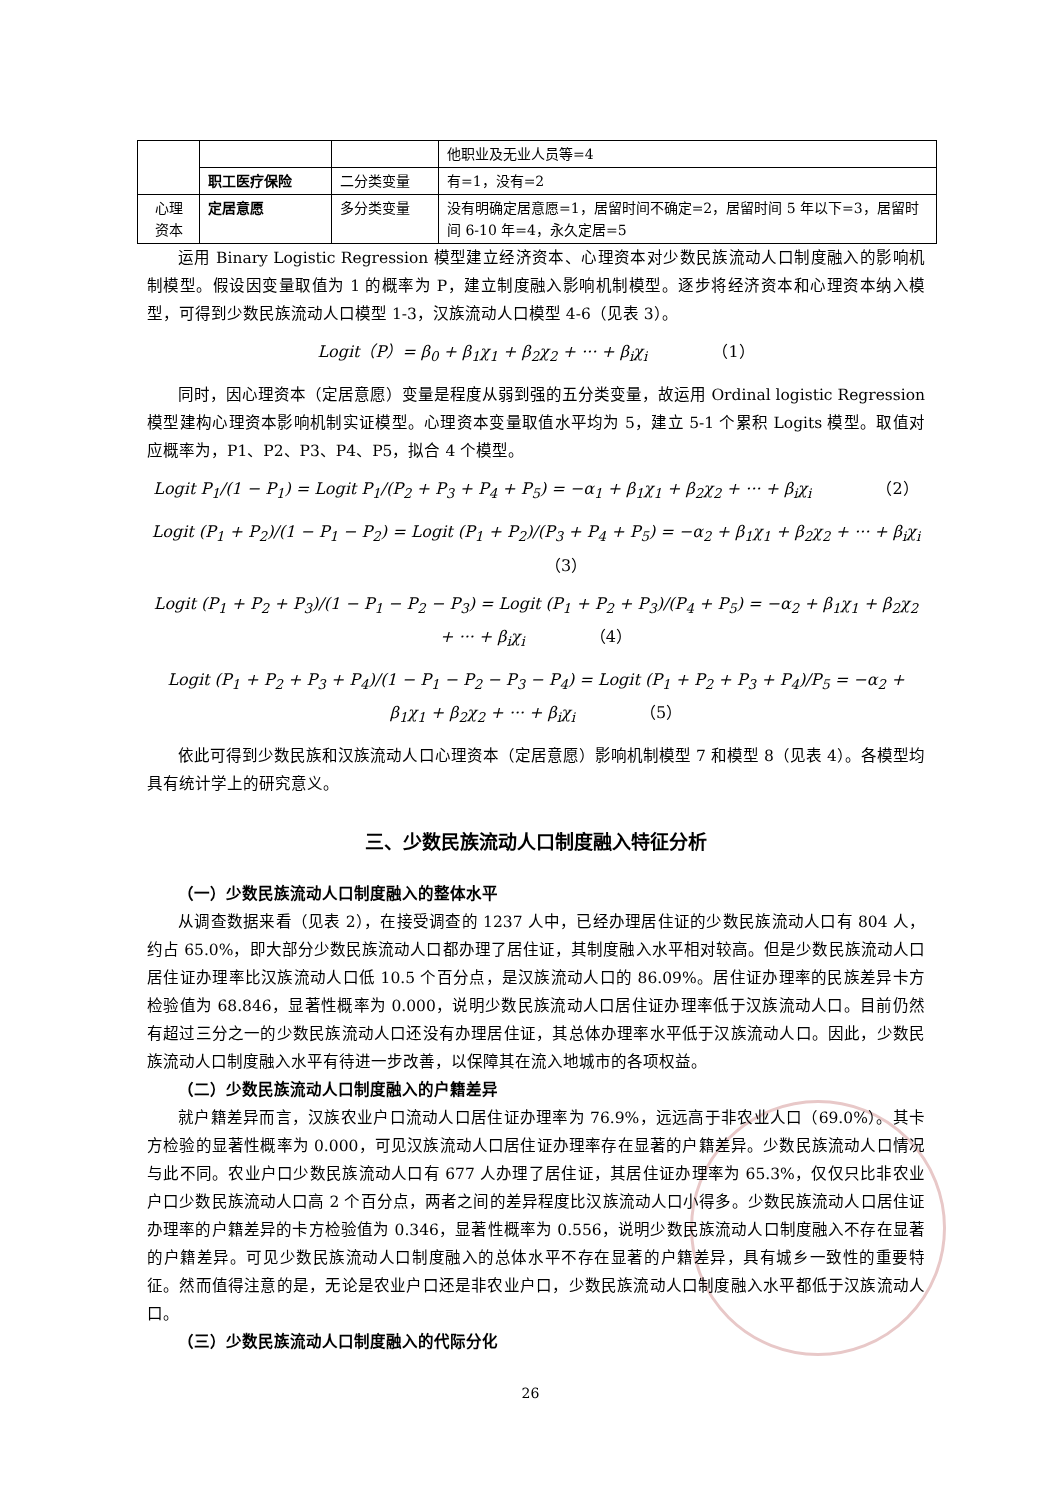| | | | 他职业及无业人员等=4 |
| | 职工医疗保险 | 二分类变量 | 有=1，没有=2 |
| 心理 资本 | 定居意愿 | 多分类变量 | 没有明确定居意愿=1，居留时间不确定=2，居留时间 5 年以下=3，居留时间 6-10 年=4，永久定居=5 |
运用 Binary Logistic Regression 模型建立经济资本、心理资本对少数民族流动人口制度融入的影响机制模型。假设因变量取值为 1 的概率为 P，建立制度融入影响机制模型。逐步将经济资本和心理资本纳入模型，可得到少数民族流动人口模型 1-3，汉族流动人口模型 4-6（见表 3）。
Logit（P）= β<sub>0</sub> + β<sub>1</sub>χ<sub>1</sub> + β<sub>2</sub>χ<sub>2</sub> + ··· + β<sub>i</sub>χ<sub>i</sub> （1）
同时，因心理资本（定居意愿）变量是程度从弱到强的五分类变量，故运用 Ordinal logistic Regression 模型建构心理资本影响机制实证模型。心理资本变量取值水平均为 5，建立 5-1 个累积 Logits 模型。取值对应概率为，P1、P2、P3、P4、P5，拟合 4 个模型。
Logit P<sub>1</sub>/(1 − P<sub>1</sub>) = Logit P<sub>1</sub>/(P<sub>2</sub> + P<sub>3</sub> + P<sub>4</sub> + P<sub>5</sub>) = −α<sub>1</sub> + β<sub>1</sub>χ<sub>1</sub> + β<sub>2</sub>χ<sub>2</sub> + ··· + β<sub>i</sub>χ<sub>i</sub> （2）
Logit (P<sub>1</sub> + P<sub>2</sub>)/(1 − P<sub>1</sub> − P<sub>2</sub>) = Logit (P<sub>1</sub> + P<sub>2</sub>)/(P<sub>3</sub> + P<sub>4</sub> + P<sub>5</sub>) = −α<sub>2</sub> + β<sub>1</sub>χ<sub>1</sub> + β<sub>2</sub>χ<sub>2</sub> + ··· + β<sub>i</sub>χ<sub>i</sub> （3）
Logit (P<sub>1</sub> + P<sub>2</sub> + P<sub>3</sub>)/(1 − P<sub>1</sub> − P<sub>2</sub> − P<sub>3</sub>) = Logit (P<sub>1</sub> + P<sub>2</sub> + P<sub>3</sub>)/(P<sub>4</sub> + P<sub>5</sub>) = −α<sub>2</sub> + β<sub>1</sub>χ<sub>1</sub> + β<sub>2</sub>χ<sub>2</sub> + ··· + β<sub>i</sub>χ<sub>i</sub> （4）
Logit (P<sub>1</sub> + P<sub>2</sub> + P<sub>3</sub> + P<sub>4</sub>)/(1 − P<sub>1</sub> − P<sub>2</sub> − P<sub>3</sub> − P<sub>4</sub>) = Logit (P<sub>1</sub> + P<sub>2</sub> + P<sub>3</sub> + P<sub>4</sub>)/P<sub>5</sub> = −α<sub>2</sub> + β<sub>1</sub>χ<sub>1</sub> + β<sub>2</sub>χ<sub>2</sub> + ··· + β<sub>i</sub>χ<sub>i</sub> （5）
依此可得到少数民族和汉族流动人口心理资本（定居意愿）影响机制模型 7 和模型 8（见表 4）。各模型均具有统计学上的研究意义。
三、少数民族流动人口制度融入特征分析
（一）少数民族流动人口制度融入的整体水平
从调查数据来看（见表 2），在接受调查的 1237 人中，已经办理居住证的少数民族流动人口有 804 人，约占 65.0%，即大部分少数民族流动人口都办理了居住证，其制度融入水平相对较高。但是少数民族流动人口居住证办理率比汉族流动人口低 10.5 个百分点，是汉族流动人口的 86.09%。居住证办理率的民族差异卡方检验值为 68.846，显著性概率为 0.000，说明少数民族流动人口居住证办理率低于汉族流动人口。目前仍然有超过三分之一的少数民族流动人口还没有办理居住证，其总体办理率水平低于汉族流动人口。因此，少数民族流动人口制度融入水平有待进一步改善，以保障其在流入地城市的各项权益。
（二）少数民族流动人口制度融入的户籍差异
就户籍差异而言，汉族农业户口流动人口居住证办理率为 76.9%，远远高于非农业人口（69.0%）。其卡方检验的显著性概率为 0.000，可见汉族流动人口居住证办理率存在显著的户籍差异。少数民族流动人口情况与此不同。农业户口少数民族流动人口有 677 人办理了居住证，其居住证办理率为 65.3%，仅仅只比非农业户口少数民族流动人口高 2 个百分点，两者之间的差异程度比汉族流动人口小得多。少数民族流动人口居住证办理率的户籍差异的卡方检验值为 0.346，显著性概率为 0.556，说明少数民族流动人口制度融入不存在显著的户籍差异。可见少数民族流动人口制度融入的总体水平不存在显著的户籍差异，具有城乡一致性的重要特征。然而值得注意的是，无论是农业户口还是非农业户口，少数民族流动人口制度融入水平都低于汉族流动人口。
（三）少数民族流动人口制度融入的代际分化
26